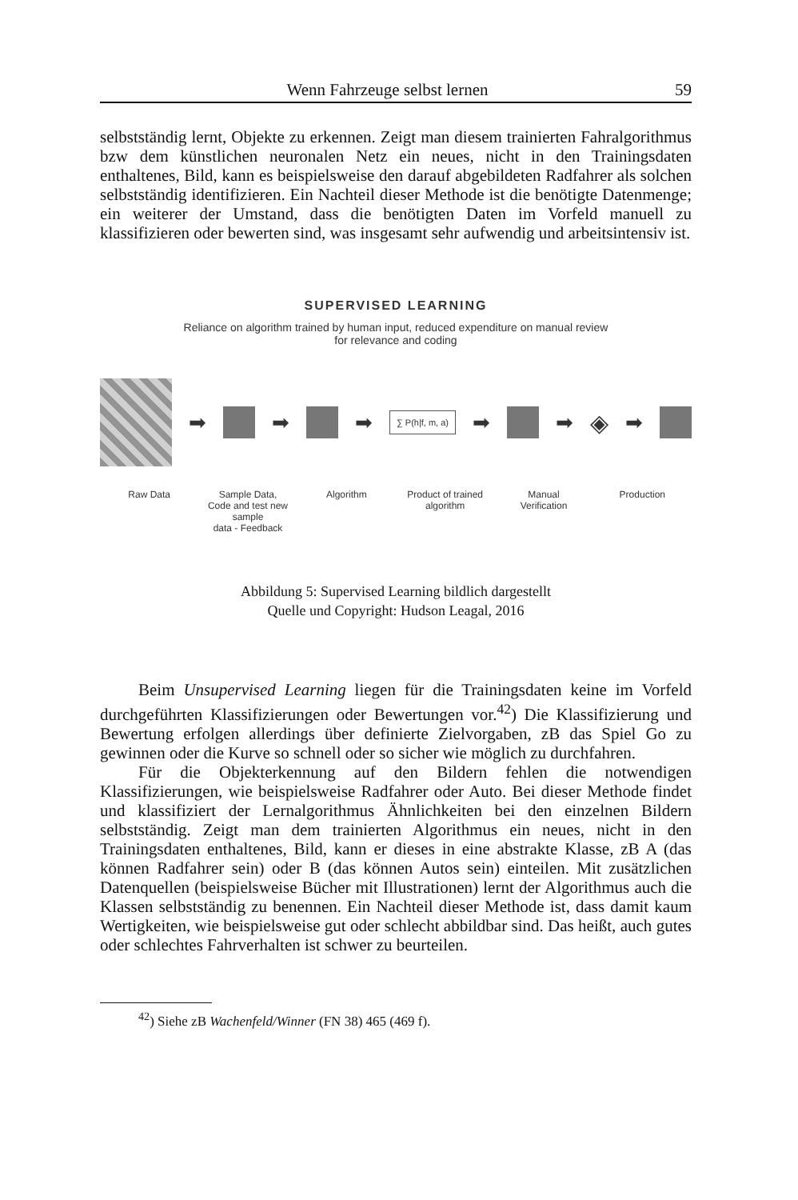Wenn Fahrzeuge selbst lernen 59
selbstständig lernt, Objekte zu erkennen. Zeigt man diesem trainierten Fahralgorithmus bzw dem künstlichen neuronalen Netz ein neues, nicht in den Trainingsdaten enthaltenes, Bild, kann es beispielsweise den darauf abgebildeten Radfahrer als solchen selbstständig identifizieren. Ein Nachteil dieser Methode ist die benötigte Datenmenge; ein weiterer der Umstand, dass die benötigten Daten im Vorfeld manuell zu klassifizieren oder bewerten sind, was insgesamt sehr aufwendig und arbeitsintensiv ist.
SUPERVISED LEARNING
Reliance on algorithm trained by human input, reduced expenditure on manual review
for relevance and coding
➡ ➡ ➡
∑ P(h|f, m, a)
➡ ➡
◈
➡
Raw Data Sample Data,
Code and test new sample
data - Feedback
Algorithm Product of trained
algorithm
Manual
Verification
Production
Abbildung 5: Supervised Learning bildlich dargestellt
Quelle und Copyright: Hudson Leagal, 2016
Beim Unsupervised Learning liegen für die Trainingsdaten keine im Vorfeld durchgeführten Klassifizierungen oder Bewertungen vor.<sup>42</sup>) Die Klassifizierung und Bewertung erfolgen allerdings über definierte Zielvorgaben, zB das Spiel Go zu gewinnen oder die Kurve so schnell oder so sicher wie möglich zu durchfahren.
Für die Objekterkennung auf den Bildern fehlen die notwendigen Klassifizierungen, wie beispielsweise Radfahrer oder Auto. Bei dieser Methode findet und klassifiziert der Lernalgorithmus Ähnlichkeiten bei den einzelnen Bildern selbstständig. Zeigt man dem trainierten Algorithmus ein neues, nicht in den Trainingsdaten enthaltenes, Bild, kann er dieses in eine abstrakte Klasse, zB A (das können Radfahrer sein) oder B (das können Autos sein) einteilen. Mit zusätzlichen Datenquellen (beispielsweise Bücher mit Illustrationen) lernt der Algorithmus auch die Klassen selbstständig zu benennen. Ein Nachteil dieser Methode ist, dass damit kaum Wertigkeiten, wie beispielsweise gut oder schlecht abbildbar sind. Das heißt, auch gutes oder schlechtes Fahrverhalten ist schwer zu beurteilen.
<sup>42</sup>) Siehe zB Wachenfeld/Winner (FN 38) 465 (469 f).